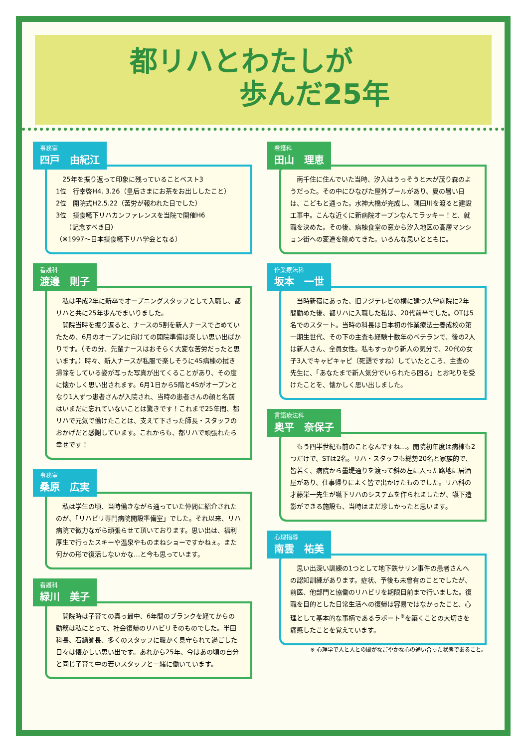都リハとわたしが
歩んだ25年
事務室 四戸　由紀江
　25年を振り返って印象に残っていることベスト3
1位　行幸啓H4. 3.26（皇后さまにお茶をお出ししたこと）
2位　開院式H2.5.22（苦労が報われた日でした）
3位　摂食嚥下リハカンファレンスを当院で開催H6
　　（記念すべき日）
（※1997～日本摂食嚥下リハ学会となる）
看護科 渡邊　則子
　私は平成2年に新卒でオープニングスタッフとして入職し、都リハと共に25年歩んでまいりました。
　開院当時を振り返ると、ナースの5割を新人ナースで占めていたため、6月のオープンに向けての開院準備は楽しい思い出ばかりです。（その分、先輩ナースはおそらく大変な苦労だったと思います。）時々、新人ナースが私服で楽しそうに4S病棟の拭き掃除をしている姿が写った写真が出てくることがあり、その度に懐かしく思い出されます。6月1日から5階と4Sがオープンとなり1人ずつ患者さんが入院され、当時の患者さんの顔と名前はいまだに忘れていないことは驚きです！これまで25年間、都リハで元気で働けたことは、支えて下さった師長・スタッフのおかげだと感謝しています。これからも、都リハで頑張れたら幸せです！
事務室 桑原　広実
　私は学生の頃、当時働きながら通っていた仲間に紹介されたのが、「リハビリ専門病院開設準備室」でした。それ以来、リハ病院で微力ながら頑張らせて頂いております。思い出は、福利厚生で行ったスキーや温泉やものまねショーですかねぇ。また何かの形で復活しないかな…と今も思っています。
看護科 緑川　美子
　開院時は子育ての真っ最中、6年間のブランクを経てからの勤務は私にとって、社会復帰のリハビリそのものでした。半田科長、石鍋師長、多くのスタッフに暖かく見守られて過ごした日々は懐かしい思い出です。あれから25年、今はあの頃の自分と同じ子育て中の若いスタッフと一緒に働いています。
看護科 田山　理恵
　南千住に住んでいた当時、汐入はうっそうと木が茂り森のようだった。その中にひなびた屋外プールがあり、夏の暑い日は、こどもと通った。水神大橋が完成し、隅田川を渡ると建設工事中。こんな近くに新病院オープンなんてラッキー！と、就職を決めた。その後、病棟食堂の窓から汐入地区の高層マンション街への変遷を眺めてきた。いろんな思いとともに。
作業療法科 坂本　一世
　当時新宿にあった、旧フジテレビの横に建つ大学病院に2年間勤めた後、都リハに入職した私は、20代前半でした。OTは5名でのスタート。当時の科長は日本初の作業療法士養成校の第一期生世代、その下の主査も経験十数年のベテランで、後の2人は新人さん、全員女性。私もすっかり新人の気分で、20代の女子3人でキャピキャピ（死語ですね）していたところ、主査の先生に、「あなたまで新人気分でいられたら困る」とお叱りを受けたことを、懐かしく思い出しました。
言語療法科 奥平　奈保子
　もう四半世紀も前のことなんですね…。開院初年度は病棟も2つだけで、STは2名。リハ・スタッフも総勢20名と家族的で、皆若く、病院から墨堤通りを渡って斜め左に入った路地に居酒屋があり、仕事帰りによく皆で出かけたものでした。リハ科の才藤栄一先生が嚥下リハのシステムを作られましたが、嚥下造影ができる施設も、当時はまだ珍しかったと思います。
心理指導 南雲　祐美
　思い出深い訓練の1つとして地下鉄サリン事件の患者さんへの認知訓練があります。症状、予後も未曾有のことでしたが、前医、他部門と協働のリハビリを期限目前まで行いました。復職を目的とした日常生活への復帰は容易ではなかったこと、心理として基本的な事柄であるラポート<sup>※</sup>を築くことの大切さを痛感したことを覚えています。
※ 心理学で人と人との間がなごやかな心の通い合った状態であること。